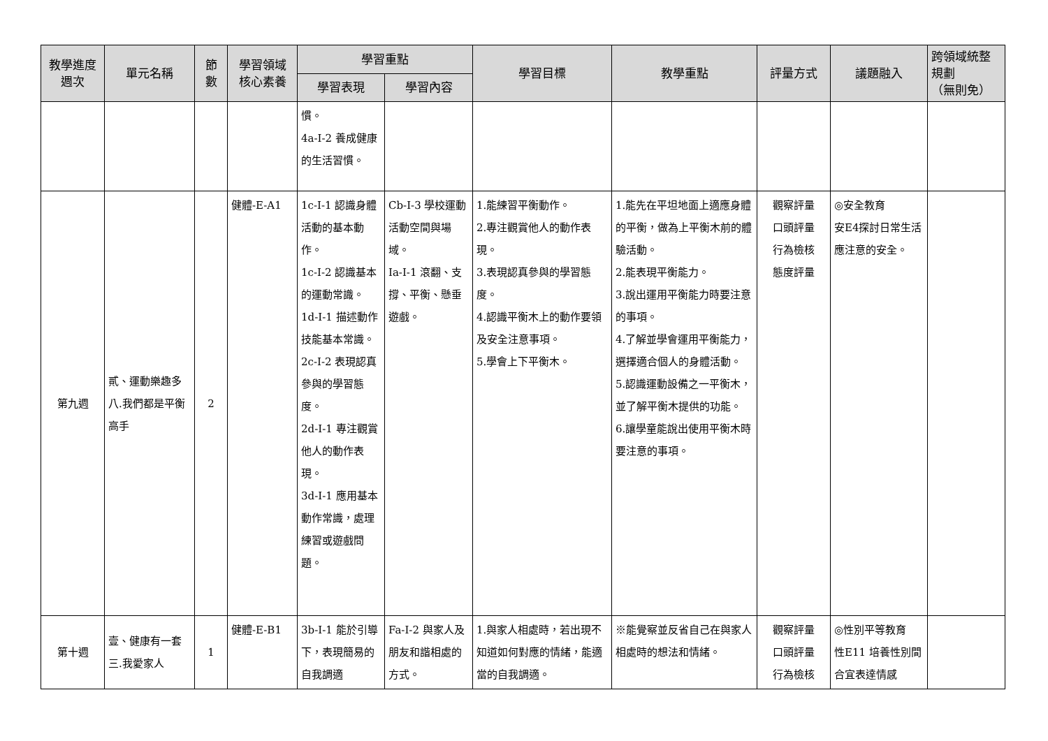| 教學進度 週次 | 單元名稱 | 節 數 | 學習領域 核心素養 | 學習重點 | | 學習目標 | 教學重點 | 評量方式 | 議題融入 | 跨領域統整 規劃 （無則免） |
| --- | --- | --- | --- | --- | --- | --- | --- | --- | --- | --- |
| | | | | 學習表現 | 學習內容 | | | | | |
| | | | | 慣。 4a-I-2 養成健康的生活習慣。 | | | | | | |
| 第九週 | 貳、運動樂趣多 八.我們都是平衡高手 | 2 | 健體-E-A1 | 1c-I-1 認識身體活動的基本動作。 1c-I-2 認識基本的運動常識。 1d-I-1 描述動作技能基本常識。 2c-I-2 表現認真參與的學習態度。 2d-I-1 專注觀賞他人的動作表現。 3d-I-1 應用基本動作常識，處理練習或遊戲問題。 | Cb-I-3 學校運動活動空間與場域。 Ia-I-1 滾翻、支撐、平衡、懸垂遊戲。 | 1.能練習平衡動作。 2.專注觀賞他人的動作表現。 3.表現認真參與的學習態度。 4.認識平衡木上的動作要領及安全注意事項。 5.學會上下平衡木。 | 1.能先在平坦地面上適應身體的平衡，做為上平衡木前的體驗活動。 2.能表現平衡能力。 3.說出運用平衡能力時要注意的事項。 4.了解並學會運用平衡能力，選擇適合個人的身體活動。 5.認識運動設備之一平衡木，並了解平衡木提供的功能。 6.讓學童能說出使用平衡木時要注意的事項。 | 觀察評量 口頭評量 行為檢核 態度評量 | ◎安全教育 安E4探討日常生活應注意的安全。 | |
| 第十週 | 壹、健康有一套 三.我愛家人 | 1 | 健體-E-B1 | 3b-I-1 能於引導下，表現簡易的自我調適 | Fa-I-2 與家人及朋友和諧相處的方式。 | 1.與家人相處時，若出現不知道如何對應的情緒，能適當的自我調適。 | ※能覺察並反省自己在與家人相處時的想法和情緒。 | 觀察評量 口頭評量 行為檢核 | ◎性別平等教育 性E11 培養性別間合宜表達情感 | |